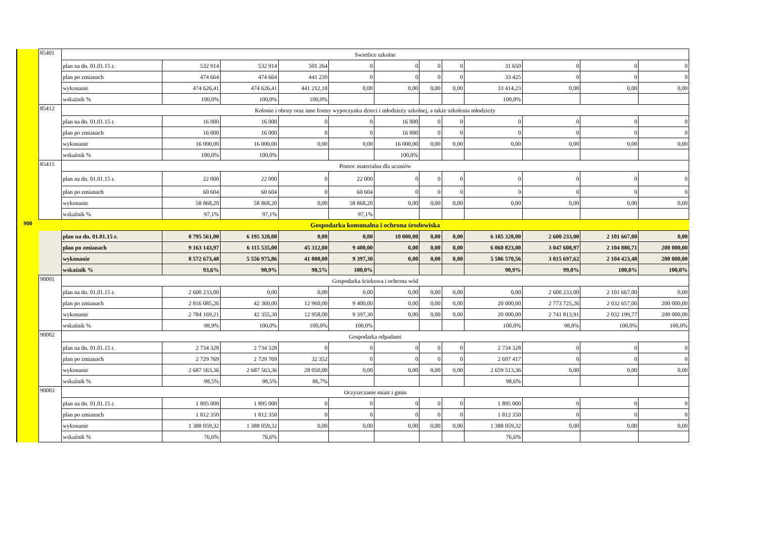| | 85401 | Świetlice szkolne | | | | | | | | | | | |
| | | plan na dn. 01.01.15 r. | 532 914 | 532 914 | 501 264 | 0 | 0 | 0 | 0 | 31 650 | 0 | 0 | 0 |
| | | plan po zmianach | 474 664 | 474 664 | 441 239 | 0 | 0 | 0 | 0 | 33 425 | 0 | 0 | 0 |
| | | wykonanie | 474 626,41 | 474 626,41 | 441 212,18 | 0,00 | 0,00 | 0,00 | 0,00 | 33 414,23 | 0,00 | 0,00 | 0,00 |
| | | wskaźnik % | 100,0% | 100,0% | 100,0% | | | | | 100,0% | | | |
| | 85412 | Kolonie i obozy oraz inne formy wypoczynku dzieci i młodzieży szkolnej, a także szkolenia młodzieży | | | | | | | | | | | |
| | | plan na dn. 01.01.15 r. | 16 000 | 16 000 | 0 | 0 | 16 000 | 0 | 0 | 0 | 0 | 0 | 0 |
| | | plan po zmianach | 16 000 | 16 000 | 0 | 0 | 16 000 | 0 | 0 | 0 | 0 | 0 | 0 |
| | | wykonanie | 16 000,00 | 16 000,00 | 0,00 | 0,00 | 16 000,00 | 0,00 | 0,00 | 0,00 | 0,00 | 0,00 | 0,00 |
| | | wskaźnik % | 100,0% | 100,0% | | | 100,0% | | | | | | |
| | 85415 | Pomoc materialna dla uczniów | | | | | | | | | | | |
| | | plan na dn. 01.01.15 r. | 22 000 | 22 000 | 0 | 22 000 | 0 | 0 | 0 | 0 | 0 | 0 | 0 |
| | | plan po zmianach | 60 604 | 60 604 | 0 | 60 604 | 0 | 0 | 0 | 0 | 0 | 0 | 0 |
| | | wykonanie | 58 868,20 | 58 868,20 | 0,00 | 58 868,20 | 0,00 | 0,00 | 0,00 | 0,00 | 0,00 | 0,00 | 0,00 |
| | | wskaźnik % | 97,1% | 97,1% | | 97,1% | | | | | | | |
| 900 | | Gospodarka komunalna i ochrona środowiska | | | | | | | | | | | |
| | | plan na dn. 01.01.15 r. | 8 795 561,00 | 6 195 328,00 | 0,00 | 0,00 | 10 000,00 | 0,00 | 0,00 | 6 185 328,00 | 2 600 233,00 | 2 101 667,00 | 0,00 |
| | | plan po zmianach | 9 163 143,97 | 6 115 535,00 | 45 312,00 | 9 400,00 | 0,00 | 0,00 | 0,00 | 6 060 823,00 | 3 047 608,97 | 2 104 880,71 | 200 000,00 |
| | | wykonanie | 8 572 673,48 | 5 556 975,86 | 41 008,00 | 9 397,30 | 0,00 | 0,00 | 0,00 | 5 506 570,56 | 3 015 697,62 | 2 104 423,48 | 200 000,00 |
| | | wskaźnik % | 93,6% | 90,9% | 90,5% | 100,0% | | | | 90,9% | 99,0% | 100,0% | 100,0% |
| | 90001 | Gospodarka ściekowa i ochrona wód | | | | | | | | | | | |
| | | plan na dn. 01.01.15 r. | 2 600 233,00 | 0,00 | 0,00 | 0,00 | 0,00 | 0,00 | 0,00 | 0,00 | 2 600 233,00 | 2 101 667,00 | 0,00 |
| | | plan po zmianach | 2 816 085,26 | 42 360,00 | 12 960,00 | 9 400,00 | 0,00 | 0,00 | 0,00 | 20 000,00 | 2 773 725,26 | 2 032 657,00 | 200 000,00 |
| | | wykonanie | 2 784 169,21 | 42 355,30 | 12 958,00 | 9 397,30 | 0,00 | 0,00 | 0,00 | 20 000,00 | 2 741 813,91 | 2 032 199,77 | 200 000,00 |
| | | wskaźnik % | 98,9% | 100,0% | 100,0% | 100,0% | | | | 100,0% | 98,8% | 100,0% | 100,0% |
| | 90002 | Gospodarka odpadami | | | | | | | | | | | |
| | | plan na dn. 01.01.15 r. | 2 734 328 | 2 734 328 | 0 | 0 | 0 | 0 | 0 | 2 734 328 | 0 | 0 | 0 |
| | | plan po zmianach | 2 729 769 | 2 729 769 | 32 352 | 0 | 0 | 0 | 0 | 2 697 417 | 0 | 0 | 0 |
| | | wykonanie | 2 687 563,36 | 2 687 563,36 | 28 050,00 | 0,00 | 0,00 | 0,00 | 0,00 | 2 659 513,36 | 0,00 | 0,00 | 0,00 |
| | | wskaźnik % | 98,5% | 98,5% | 86,7% | | | | | 98,6% | | | |
| | 90003 | Oczyszczanie miast i gmin | | | | | | | | | | | |
| | | plan na dn. 01.01.15 r. | 1 895 000 | 1 895 000 | 0 | 0 | 0 | 0 | 0 | 1 895 000 | 0 | 0 | 0 |
| | | plan po zmianach | 1 812 350 | 1 812 350 | 0 | 0 | 0 | 0 | 0 | 1 812 350 | 0 | 0 | 0 |
| | | wykonanie | 1 388 059,32 | 1 388 059,32 | 0,00 | 0,00 | 0,00 | 0,00 | 0,00 | 1 388 059,32 | 0,00 | 0,00 | 0,00 |
| | | wskaźnik % | 76,6% | 76,6% | | | | | | 76,6% | | | |